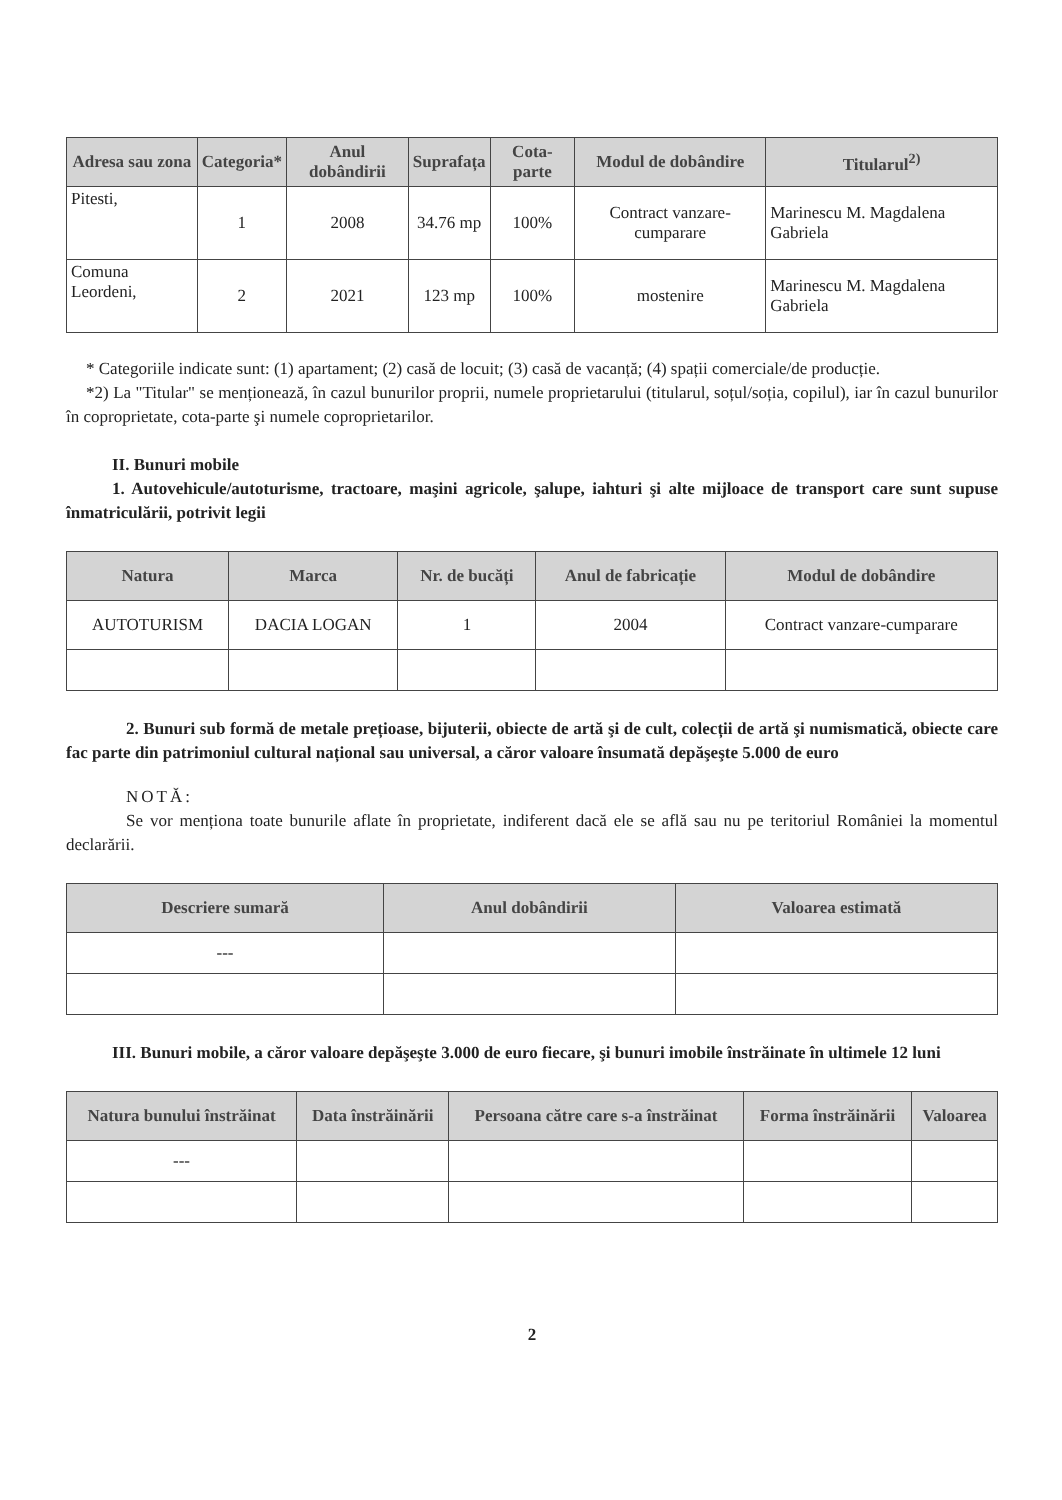| Adresa sau zona | Categoria* | Anul dobândirii | Suprafața | Cota-parte | Modul de dobândire | Titularul<sup>2)</sup> |
| --- | --- | --- | --- | --- | --- | --- |
| Pitesti, | 1 | 2008 | 34.76 mp | 100% | Contract vanzare-cumparare | Marinescu M. Magdalena Gabriela |
| Comuna Leordeni, | 2 | 2021 | 123 mp | 100% | mostenire | Marinescu M. Magdalena Gabriela |
* Categoriile indicate sunt: (1) apartament; (2) casă de locuit; (3) casă de vacanță; (4) spații comerciale/de producție.
*2) La "Titular" se menționează, în cazul bunurilor proprii, numele proprietarului (titularul, soțul/soția, copilul), iar în cazul bunurilor în coproprietate, cota-parte şi numele coproprietarilor.
II. Bunuri mobile
1. Autovehicule/autoturisme, tractoare, maşini agricole, şalupe, iahturi şi alte mijloace de transport care sunt supuse înmatriculării, potrivit legii
| Natura | Marca | Nr. de bucăți | Anul de fabricație | Modul de dobândire |
| --- | --- | --- | --- | --- |
| AUTOTURISM | DACIA LOGAN | 1 | 2004 | Contract vanzare-cumparare |
2. Bunuri sub formă de metale prețioase, bijuterii, obiecte de artă şi de cult, colecții de artă şi numismatică, obiecte care fac parte din patrimoniul cultural național sau universal, a căror valoare însumată depăşeşte 5.000 de euro
NOTĂ:
Se vor menționa toate bunurile aflate în proprietate, indiferent dacă ele se află sau nu pe teritoriul României la momentul declarării.
| Descriere sumară | Anul dobândirii | Valoarea estimată |
| --- | --- | --- |
| --- | | |
III. Bunuri mobile, a căror valoare depăşeşte 3.000 de euro fiecare, şi bunuri imobile înstrăinate în ultimele 12 luni
| Natura bunului înstrăinat | Data înstrăinării | Persoana către care s-a înstrăinat | Forma înstrăinării | Valoarea |
| --- | --- | --- | --- | --- |
| --- | | | | |
2